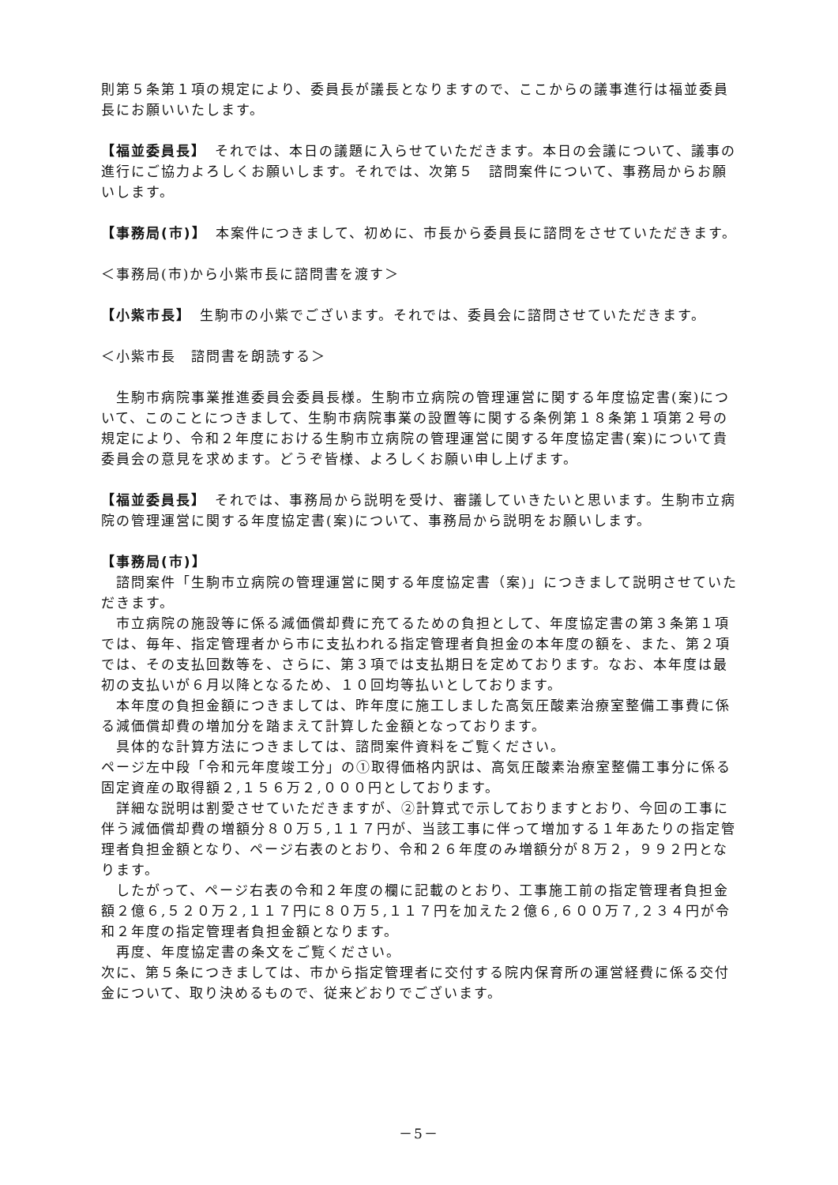則第５条第１項の規定により、委員長が議長となりますので、ここからの議事進行は福並委員長にお願いいたします。
【福並委員長】　それでは、本日の議題に入らせていただきます。本日の会議について、議事の進行にご協力よろしくお願いします。それでは、次第５　諮問案件について、事務局からお願いします。
【事務局(市)】　本案件につきまして、初めに、市長から委員長に諮問をさせていただきます。
＜事務局(市)から小紫市長に諮問書を渡す＞
【小紫市長】　生駒市の小紫でございます。それでは、委員会に諮問させていただきます。
＜小紫市長　諮問書を朗読する＞
　生駒市病院事業推進委員会委員長様。生駒市立病院の管理運営に関する年度協定書(案)について、このことにつきまして、生駒市病院事業の設置等に関する条例第１８条第１項第２号の規定により、令和２年度における生駒市立病院の管理運営に関する年度協定書(案)について貴委員会の意見を求めます。どうぞ皆様、よろしくお願い申し上げます。
【福並委員長】　それでは、事務局から説明を受け、審議していきたいと思います。生駒市立病院の管理運営に関する年度協定書(案)について、事務局から説明をお願いします。
【事務局(市)】
　諮問案件「生駒市立病院の管理運営に関する年度協定書（案)」につきまして説明させていただきます。
　市立病院の施設等に係る減価償却費に充てるための負担として、年度協定書の第３条第１項では、毎年、指定管理者から市に支払われる指定管理者負担金の本年度の額を、また、第２項では、その支払回数等を、さらに、第３項では支払期日を定めております。なお、本年度は最初の支払いが６月以降となるため、１０回均等払いとしております。
　本年度の負担金額につきましては、昨年度に施工しました高気圧酸素治療室整備工事費に係る減価償却費の増加分を踏まえて計算した金額となっております。
　具体的な計算方法につきましては、諮問案件資料をご覧ください。
ページ左中段「令和元年度竣工分」の①取得価格内訳は、高気圧酸素治療室整備工事分に係る固定資産の取得額２,１５６万２,０００円としております。
　詳細な説明は割愛させていただきますが、②計算式で示しておりますとおり、今回の工事に伴う減価償却費の増額分８０万５,１１７円が、当該工事に伴って増加する１年あたりの指定管理者負担金額となり、ページ右表のとおり、令和２６年度のみ増額分が８万２，９９２円となります。
　したがって、ページ右表の令和２年度の欄に記載のとおり、工事施工前の指定管理者負担金額２億６,５２０万２,１１７円に８０万５,１１７円を加えた２億６,６００万７,２３４円が令和２年度の指定管理者負担金額となります。
　再度、年度協定書の条文をご覧ください。
次に、第５条につきましては、市から指定管理者に交付する院内保育所の運営経費に係る交付金について、取り決めるもので、従来どおりでございます。
－5－